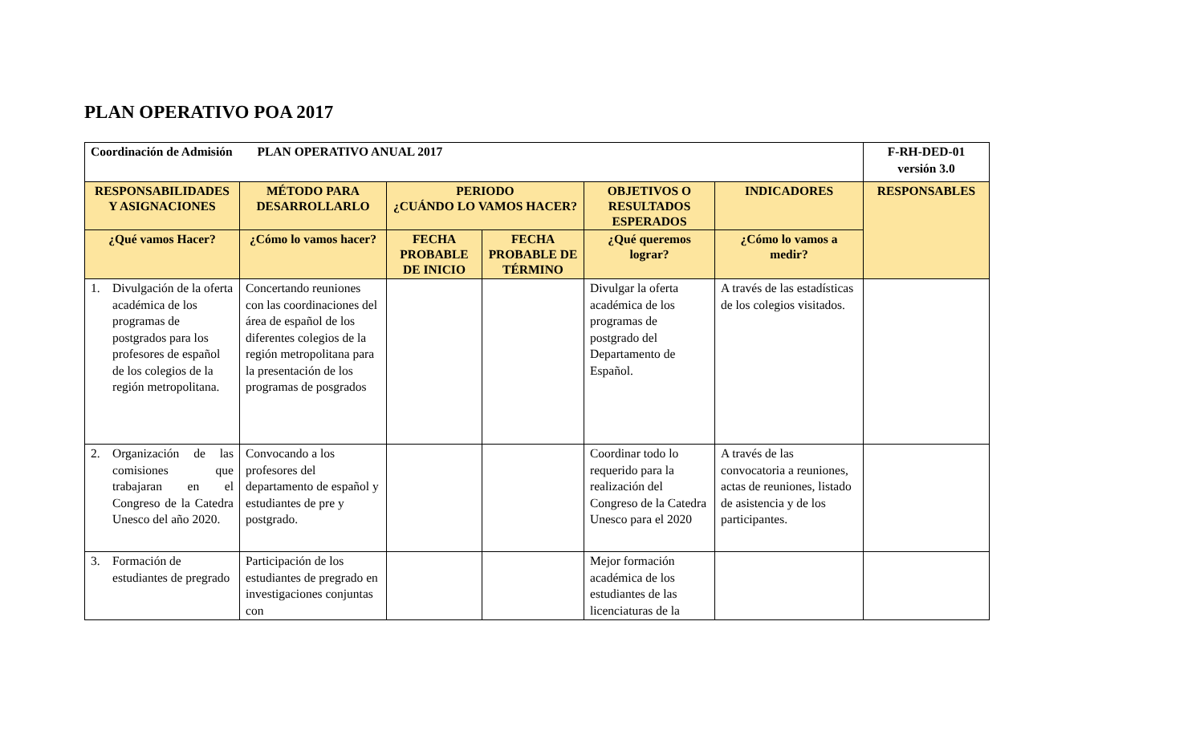PLAN OPERATIVO POA 2017
| Coordinación de Admisión PLAN OPERATIVO ANUAL 2017 | | | | | | F-RH-DED-01 versión 3.0 |
| RESPONSABILIDADES Y ASIGNACIONES | MÉTODO PARA DESARROLLARLO | PERIODO ¿CUÁNDO LO VAMOS HACER? | | OBJETIVOS O RESULTADOS ESPERADOS | INDICADORES | RESPONSABLES |
| ¿Qué vamos Hacer? | ¿Cómo lo vamos hacer? | FECHA PROBABLE DE INICIO | FECHA PROBABLE DE TÉRMINO | ¿Qué queremos lograr? | ¿Cómo lo vamos a medir? | |
| 1. Divulgación de la oferta académica de los programas de postgrados para los profesores de español de los colegios de la región metropolitana. | Concertando reuniones con las coordinaciones del área de español de los diferentes colegios de la región metropolitana para la presentación de los programas de posgrados | | | Divulgar la oferta académica de los programas de postgrado del Departamento de Español. | A través de las estadísticas de los colegios visitados. | |
| 2. Organización de las comisiones que trabajaran en el Congreso de la Catedra Unesco del año 2020. | Convocando a los profesores del departamento de español y estudiantes de pre y postgrado. | | | Coordinar todo lo requerido para la realización del Congreso de la Catedra Unesco para el 2020 | A través de las convocatoria a reuniones, actas de reuniones, listado de asistencia y de los participantes. | |
| 3. Formación de estudiantes de pregrado | Participación de los estudiantes de pregrado en investigaciones conjuntas con | | | Mejor formación académica de los estudiantes de las licenciaturas de la | | |